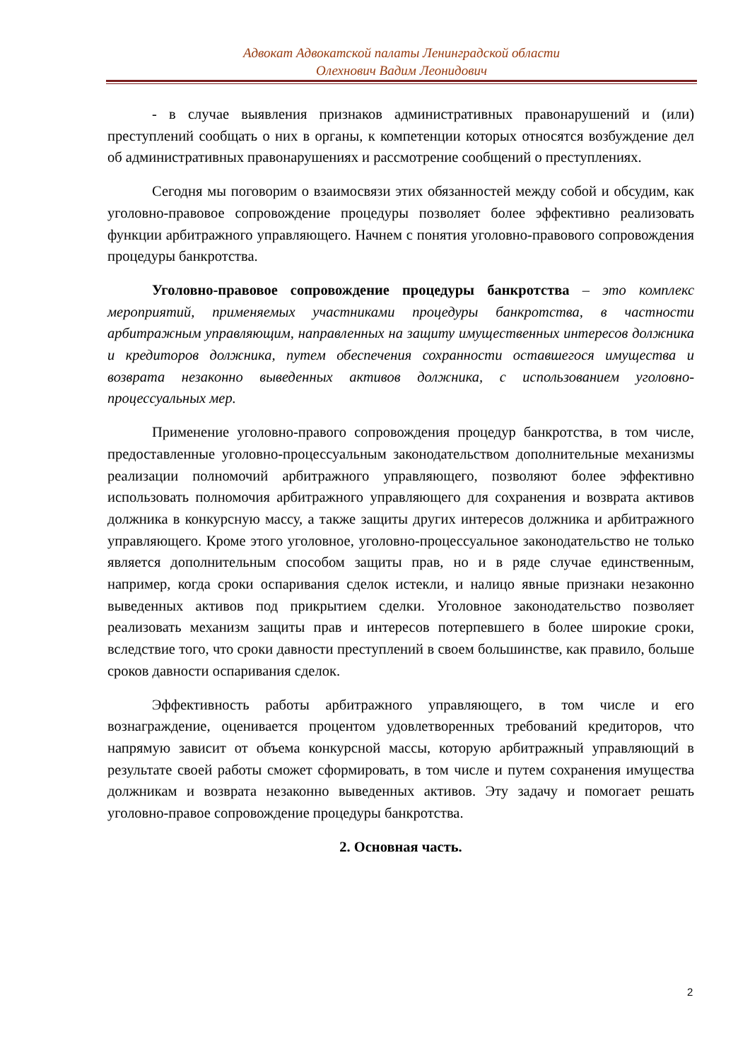Адвокат Адвокатской палаты Ленинградской области
Олехнович Вадим Леонидович
- в случае выявления признаков административных правонарушений и (или) преступлений сообщать о них в органы, к компетенции которых относятся возбуждение дел об административных правонарушениях и рассмотрение сообщений о преступлениях.
Сегодня мы поговорим о взаимосвязи этих обязанностей между собой и обсудим, как уголовно-правовое сопровождение процедуры позволяет более эффективно реализовать функции арбитражного управляющего. Начнем с понятия уголовно-правового сопровождения процедуры банкротства.
Уголовно-правовое сопровождение процедуры банкротства – это комплекс мероприятий, применяемых участниками процедуры банкротства, в частности арбитражным управляющим, направленных на защиту имущественных интересов должника и кредиторов должника, путем обеспечения сохранности оставшегося имущества и возврата незаконно выведенных активов должника, с использованием уголовно-процессуальных мер.
Применение уголовно-правого сопровождения процедур банкротства, в том числе, предоставленные уголовно-процессуальным законодательством дополнительные механизмы реализации полномочий арбитражного управляющего, позволяют более эффективно использовать полномочия арбитражного управляющего для сохранения и возврата активов должника в конкурсную массу, а также защиты других интересов должника и арбитражного управляющего. Кроме этого уголовное, уголовно-процессуальное законодательство не только является дополнительным способом защиты прав, но и в ряде случае единственным, например, когда сроки оспаривания сделок истекли, и налицо явные признаки незаконно выведенных активов под прикрытием сделки. Уголовное законодательство позволяет реализовать механизм защиты прав и интересов потерпевшего в более широкие сроки, вследствие того, что сроки давности преступлений в своем большинстве, как правило, больше сроков давности оспаривания сделок.
Эффективность работы арбитражного управляющего, в том числе и его вознаграждение, оценивается процентом удовлетворенных требований кредиторов, что напрямую зависит от объема конкурсной массы, которую арбитражный управляющий в результате своей работы сможет сформировать, в том числе и путем сохранения имущества должникам и возврата незаконно выведенных активов. Эту задачу и помогает решать уголовно-правое сопровождение процедуры банкротства.
2. Основная часть.
2